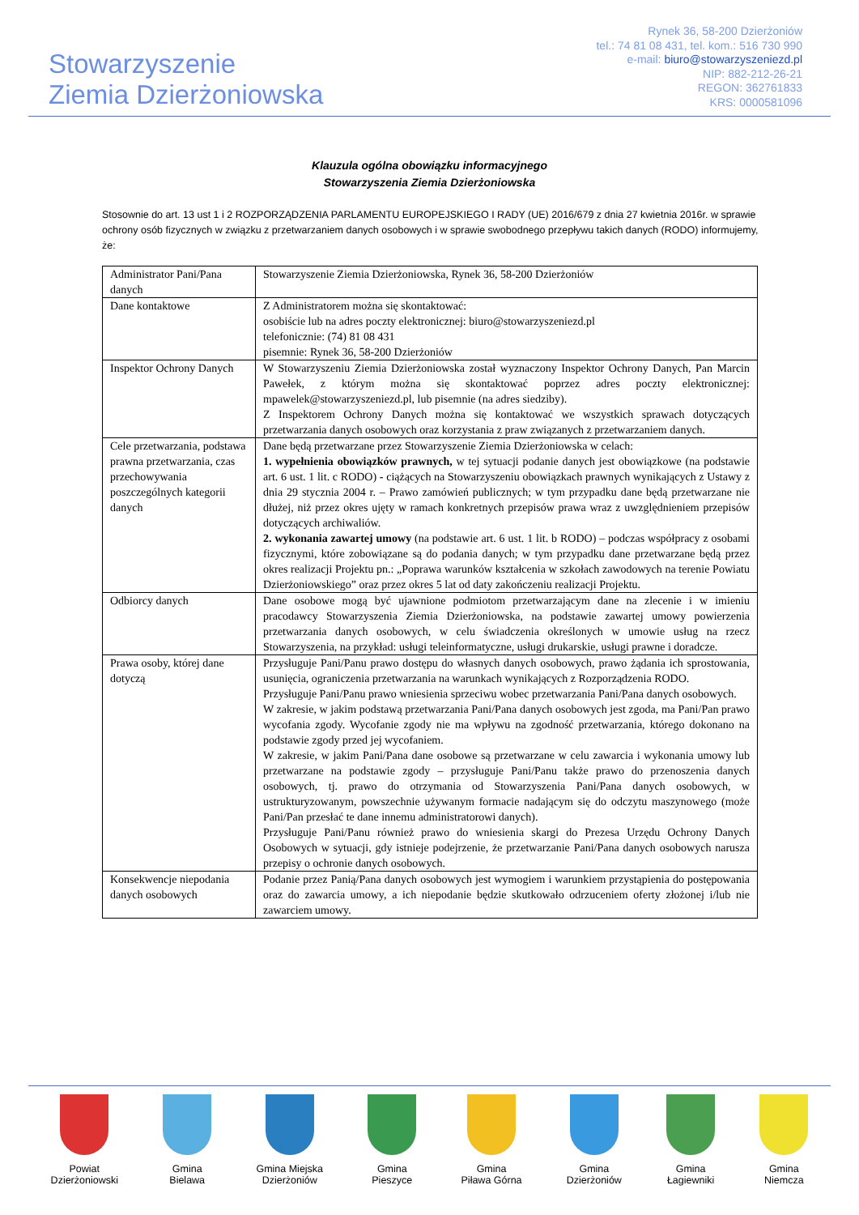Stowarzyszenie
Ziemia Dzierżoniowska
Rynek 36, 58-200 Dzierżoniów
tel.: 74 81 08 431, tel. kom.: 516 730 990
e-mail: biuro@stowarzyszeniezd.pl
NIP: 882-212-26-21
REGON: 362761833
KRS: 0000581096
Klauzula ogólna obowiązku informacyjnego
Stowarzyszenia Ziemia Dzierżoniowska
Stosownie do art. 13 ust 1 i 2 ROZPORZĄDZENIA PARLAMENTU EUROPEJSKIEGO I RADY (UE) 2016/679 z dnia 27 kwietnia 2016r. w sprawie ochrony osób fizycznych w związku z przetwarzaniem danych osobowych i w sprawie swobodnego przepływu takich danych (RODO) informujemy, że:
| Administrator Pani/Pana danych | Stowarzyszenie Ziemia Dzierżoniowska, Rynek 36, 58-200 Dzierżoniów |
| Dane kontaktowe | Z Administratorem można się skontaktować: osobiście lub na adres poczty elektronicznej: biuro@stowarzyszeniezd.pl telefonicznie: (74) 81 08 431 pisemnie: Rynek 36, 58-200 Dzierżoniów |
| Inspektor Ochrony Danych | W Stowarzyszeniu Ziemia Dzierżoniowska został wyznaczony Inspektor Ochrony Danych, Pan Marcin Pawełek, z którym można się skontaktować poprzez adres poczty elektronicznej: mpawelek@stowarzyszeniezd.pl, lub pisemnie (na adres siedziby). Z Inspektorem Ochrony Danych można się kontaktować we wszystkich sprawach dotyczących przetwarzania danych osobowych oraz korzystania z praw związanych z przetwarzaniem danych. |
| Cele przetwarzania, podstawa prawna przetwarzania, czas przechowywania poszczególnych kategorii danych | Dane będą przetwarzane przez Stowarzyszenie Ziemia Dzierżoniowska w celach: 1. wypełnienia obowiązków prawnych, w tej sytuacji podanie danych jest obowiązkowe (na podstawie art. 6 ust. 1 lit. c RODO) - ciążących na Stowarzyszeniu obowiązkach prawnych wynikających z Ustawy z dnia 29 stycznia 2004 r. – Prawo zamówień publicznych; w tym przypadku dane będą przetwarzane nie dłużej, niż przez okres ujęty w ramach konkretnych przepisów prawa wraz z uwzględnieniem przepisów dotyczących archiwaliów. 2. wykonania zawartej umowy (na podstawie art. 6 ust. 1 lit. b RODO) – podczas współpracy z osobami fizycznymi, które zobowiązane są do podania danych; w tym przypadku dane przetwarzane będą przez okres realizacji Projektu pn.: „Poprawa warunków kształcenia w szkołach zawodowych na terenie Powiatu Dzierżoniowskiego” oraz przez okres 5 lat od daty zakończeniu realizacji Projektu. |
| Odbiorcy danych | Dane osobowe mogą być ujawnione podmiotom przetwarzającym dane na zlecenie i w imieniu pracodawcy Stowarzyszenia Ziemia Dzierżoniowska, na podstawie zawartej umowy powierzenia przetwarzania danych osobowych, w celu świadczenia określonych w umowie usług na rzecz Stowarzyszenia, na przykład: usługi teleinformatyczne, usługi drukarskie, usługi prawne i doradcze. |
| Prawa osoby, której dane dotyczą | Przysługuje Pani/Panu prawo dostępu do własnych danych osobowych, prawo żądania ich sprostowania, usunięcia, ograniczenia przetwarzania na warunkach wynikających z Rozporządzenia RODO. Przysługuje Pani/Panu prawo wniesienia sprzeciwu wobec przetwarzania Pani/Pana danych osobowych. W zakresie, w jakim podstawą przetwarzania Pani/Pana danych osobowych jest zgoda, ma Pani/Pan prawo wycofania zgody. Wycofanie zgody nie ma wpływu na zgodność przetwarzania, którego dokonano na podstawie zgody przed jej wycofaniem. W zakresie, w jakim Pani/Pana dane osobowe są przetwarzane w celu zawarcia i wykonania umowy lub przetwarzane na podstawie zgody – przysługuje Pani/Panu także prawo do przenoszenia danych osobowych, tj. prawo do otrzymania od Stowarzyszenia Pani/Pana danych osobowych, w ustrukturyzowanym, powszechnie używanym formacie nadającym się do odczytu maszynowego (może Pani/Pan przesłać te dane innemu administratorowi danych). Przysługuje Pani/Panu również prawo do wniesienia skargi do Prezesa Urzędu Ochrony Danych Osobowych w sytuacji, gdy istnieje podejrzenie, że przetwarzanie Pani/Pana danych osobowych narusza przepisy o ochronie danych osobowych. |
| Konsekwencje niepodania danych osobowych | Podanie przez Panią/Pana danych osobowych jest wymogiem i warunkiem przystąpienia do postępowania oraz do zawarcia umowy, a ich niepodanie będzie skutkowało odrzuceniem oferty złożonej i/lub nie zawarciem umowy. |
Powiat
Dzierżoniowski
Gmina
Bielawa
Gmina Miejska
Dzierżoniów
Gmina
Pieszyce
Gmina
Piława Górna
Gmina
Dzierżoniów
Gmina
Łagiewniki
Gmina
Niemcza